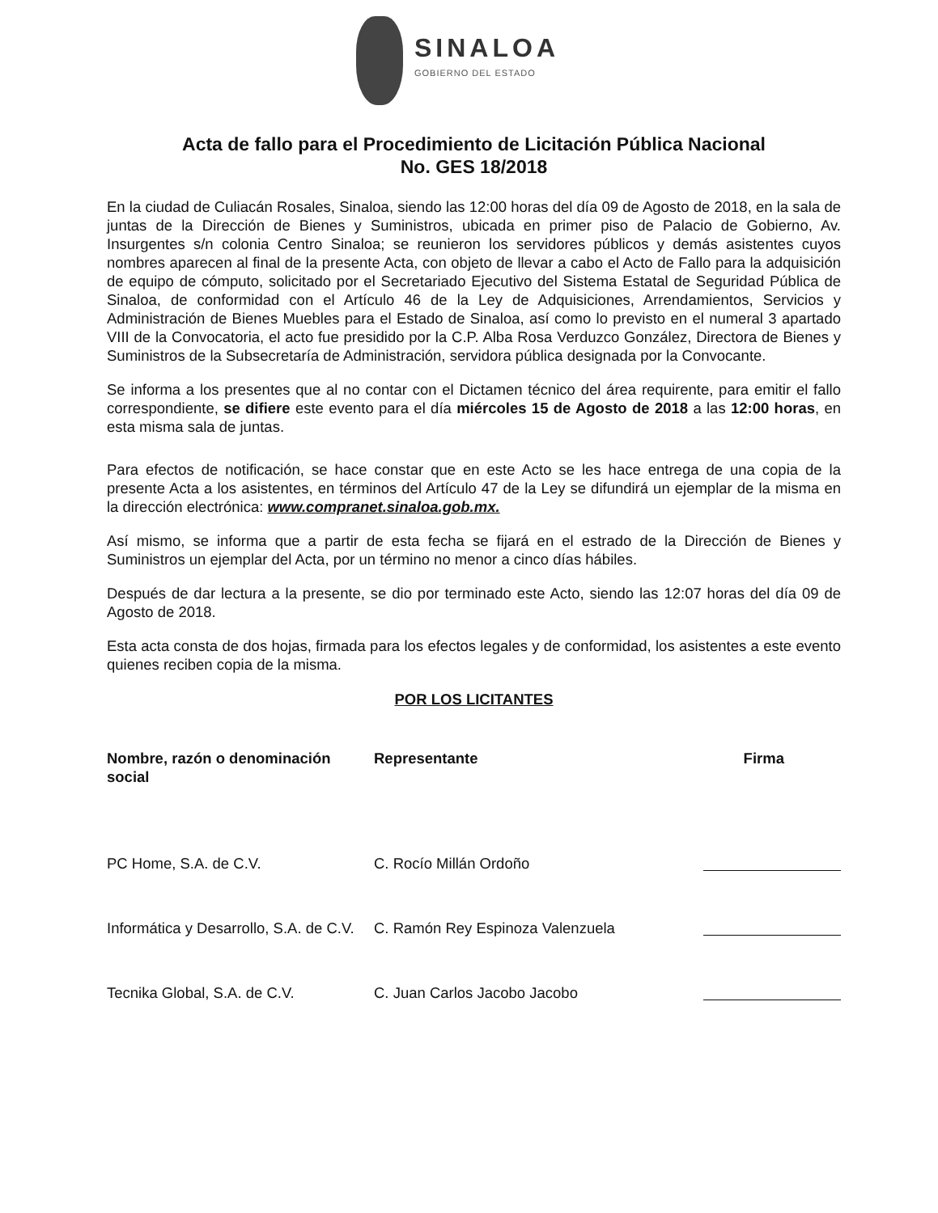SINALOA
GOBIERNO DEL ESTADO
Acta de fallo para el Procedimiento de Licitación Pública Nacional
No. GES 18/2018
En la ciudad de Culiacán Rosales, Sinaloa, siendo las 12:00 horas del día 09 de Agosto de 2018, en la sala de juntas de la Dirección de Bienes y Suministros, ubicada en primer piso de Palacio de Gobierno, Av. Insurgentes s/n colonia Centro Sinaloa; se reunieron los servidores públicos y demás asistentes cuyos nombres aparecen al final de la presente Acta, con objeto de llevar a cabo el Acto de Fallo para la adquisición de equipo de cómputo, solicitado por el Secretariado Ejecutivo del Sistema Estatal de Seguridad Pública de Sinaloa, de conformidad con el Artículo 46 de la Ley de Adquisiciones, Arrendamientos, Servicios y Administración de Bienes Muebles para el Estado de Sinaloa, así como lo previsto en el numeral 3 apartado VIII de la Convocatoria, el acto fue presidido por la C.P. Alba Rosa Verduzco González, Directora de Bienes y Suministros de la Subsecretaría de Administración, servidora pública designada por la Convocante.
Se informa a los presentes que al no contar con el Dictamen técnico del área requirente, para emitir el fallo correspondiente, se difiere este evento para el día miércoles 15 de Agosto de 2018 a las 12:00 horas, en esta misma sala de juntas.
Para efectos de notificación, se hace constar que en este Acto se les hace entrega de una copia de la presente Acta a los asistentes, en términos del Artículo 47 de la Ley se difundirá un ejemplar de la misma en la dirección electrónica: www.compranet.sinaloa.gob.mx.
Así mismo, se informa que a partir de esta fecha se fijará en el estrado de la Dirección de Bienes y Suministros un ejemplar del Acta, por un término no menor a cinco días hábiles.
Después de dar lectura a la presente, se dio por terminado este Acto, siendo las 12:07 horas del día 09 de Agosto de 2018.
Esta acta consta de dos hojas, firmada para los efectos legales y de conformidad, los asistentes a este evento quienes reciben copia de la misma.
POR LOS LICITANTES
| Nombre, razón o denominación social | Representante | Firma |
| --- | --- | --- |
| PC Home, S.A. de C.V. | C. Rocío Millán Ordoño | |
| Informática y Desarrollo, S.A. de C.V. | C. Ramón Rey Espinoza Valenzuela | |
| Tecnika Global, S.A. de C.V. | C. Juan Carlos Jacobo Jacobo | |